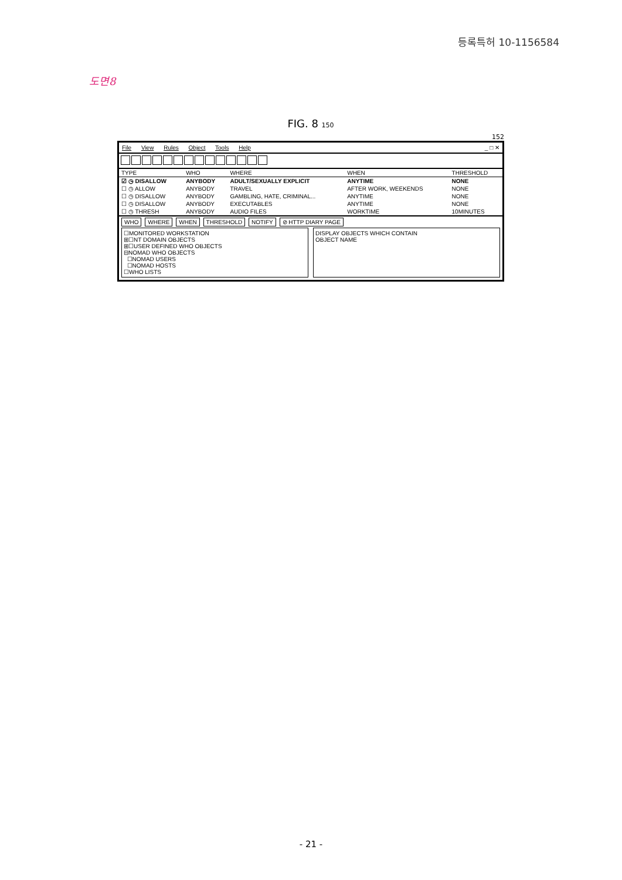등록특허 10-1156584
도면8
FIG. 8 150
152
File View Rules Object Tools Help
_ □ ✕
| TYPE | WHO | WHERE | WHEN | THRESHOLD |
| --- | --- | --- | --- | --- |
| ☑ ◷ DISALLOW | ANYBODY | ADULT/SEXUALLY EXPLICIT | ANYTIME | NONE |
| ☐ ◷ ALLOW | ANYBODY | TRAVEL | AFTER WORK, WEEKENDS | NONE |
| ☐ ◷ DISALLOW | ANYBODY | GAMBLING, HATE, CRIMINAL... | ANYTIME | NONE |
| ☐ ◷ DISALLOW | ANYBODY | EXECUTABLES | ANYTIME | NONE |
| ☐ ◷ THRESH | ANYBODY | AUDIO FILES | WORKTIME | 10MINUTES |
WHO WHERE WHEN THRESHOLD NOTIFY ⊘ HTTP DIARY PAGE
☐MONITORED WORKSTATION
⊞☐NT DOMAIN OBJECTS
⊞☐USER DEFINED WHO OBJECTS
⊟NOMAD WHO OBJECTS
☐NOMAD USERS
☐NOMAD HOSTS
☐WHO LISTS
DISPLAY OBJECTS WHICH CONTAIN
OBJECT NAME
- 21 -